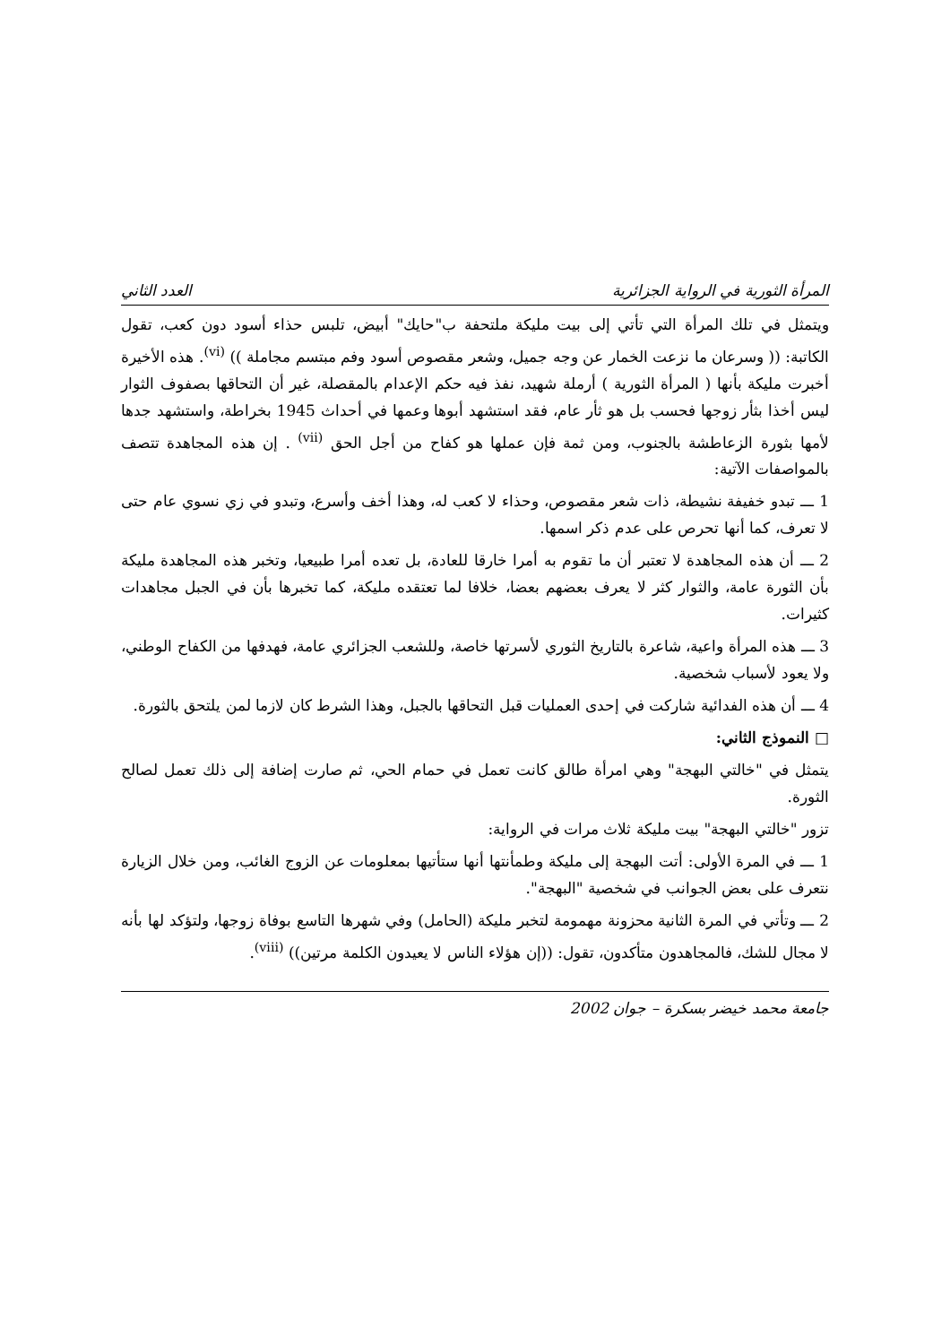المرأة الثورية في الرواية الجزائرية العدد الثاني
ويتمثل في تلك المرأة التي تأتي إلى بيت مليكة ملتحفة ب"حايك" أبيض، تلبس حذاء أسود دون كعب، تقول الكاتبة: (( وسرعان ما نزعت الخمار عن وجه جميل، وشعر مقصوص أسود وفم مبتسم مجاملة )) <sup>(vi)</sup>. هذه الأخيرة أخبرت مليكة بأنها ( المرأة الثورية ) أرملة شهيد، نفذ فيه حكم الإعدام بالمقصلة، غير أن التحاقها بصفوف الثوار ليس أخذا بثأر زوجها فحسب بل هو ثأر عام، فقد استشهد أبوها وعمها في أحداث 1945 بخراطة، واستشهد جدها لأمها بثورة الزعاطشة بالجنوب، ومن ثمة فإن عملها هو كفاح من أجل الحق <sup>(vii)</sup> . إن هذه المجاهدة تتصف بالمواصفات الآتية:
1 ـــ تبدو خفيفة نشيطة، ذات شعر مقصوص، وحذاء لا كعب له، وهذا أخف وأسرع، وتبدو في زي نسوي عام حتى لا تعرف، كما أنها تحرص على عدم ذكر اسمها.
2 ـــ أن هذه المجاهدة لا تعتبر أن ما تقوم به أمرا خارقا للعادة، بل تعده أمرا طبيعيا، وتخبر هذه المجاهدة مليكة بأن الثورة عامة، والثوار كثر لا يعرف بعضهم بعضا، خلافا لما تعتقده مليكة، كما تخبرها بأن في الجبل مجاهدات كثيرات.
3 ـــ هذه المرأة واعية، شاعرة بالتاريخ الثوري لأسرتها خاصة، وللشعب الجزائري عامة، فهدفها من الكفاح الوطني، ولا يعود لأسباب شخصية.
4 ـــ أن هذه الفدائية شاركت في إحدى العمليات قبل التحاقها بالجبل، وهذا الشرط كان لازما لمن يلتحق بالثورة.
□ النموذج الثاني:
يتمثل في "خالتي البهجة" وهي امرأة طالق كانت تعمل في حمام الحي، ثم صارت إضافة إلى ذلك تعمل لصالح الثورة.
تزور "خالتي البهجة" بيت مليكة ثلاث مرات في الرواية:
1 ـــ في المرة الأولى: أتت البهجة إلى مليكة وطمأنتها أنها ستأتيها بمعلومات عن الزوج الغائب، ومن خلال الزيارة نتعرف على بعض الجوانب في شخصية "البهجة".
2 ـــ وتأتي في المرة الثانية محزونة مهمومة لتخبر مليكة (الحامل) وفي شهرها التاسع بوفاة زوجها، ولتؤكد لها بأنه لا مجال للشك، فالمجاهدون متأكدون، تقول: ((إن هؤلاء الناس لا يعيدون الكلمة مرتين)) <sup>(viii)</sup>.
جامعة محمد خيضر بسكرة – جوان 2002